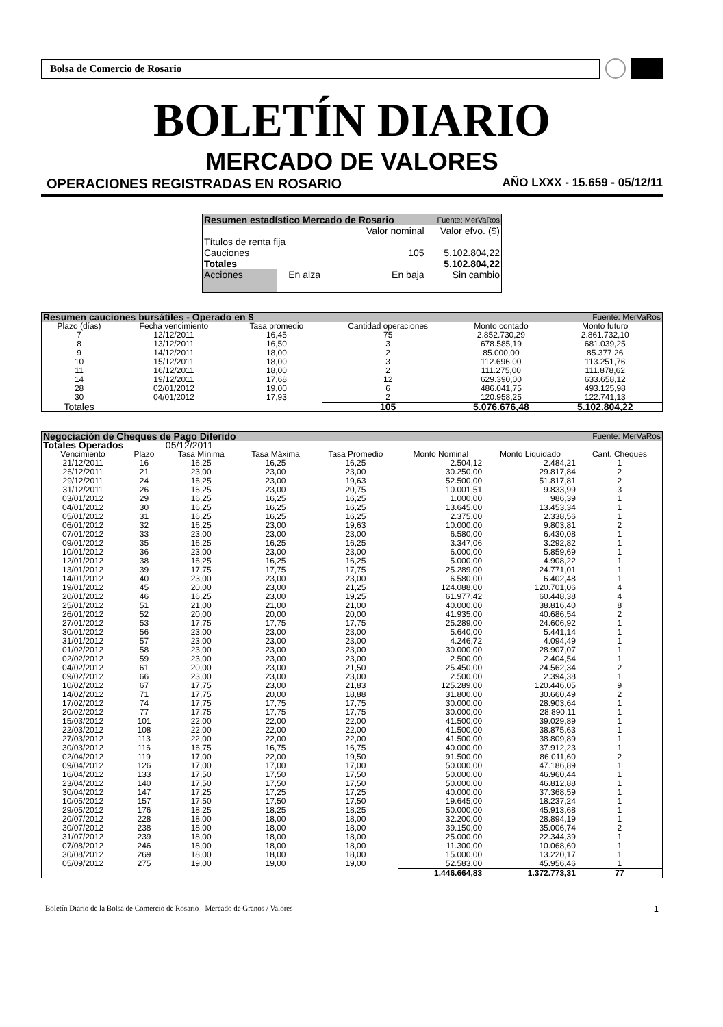Bolsa de Comercio de Rosario
BOLETÍN DIARIO
MERCADO DE VALORES
OPERACIONES REGISTRADAS EN ROSARIO AÑO LXXX - 15.659 - 05/12/11
| Resumen estadístico Mercado de Rosario | | | Fuente: MerVaRos |
| | | Valor nominal | Valor efvo. ($) |
| Títulos de renta fija | | | |
| Cauciones | | 105 | 5.102.804,22 |
| Totales | | | 5.102.804,22 |
| Acciones | En alza | En baja | Sin cambio |
| Resumen cauciones bursátiles - Operado en $ | | | | | Fuente: MerVaRos |
| Plazo (días) | Fecha vencimiento | Tasa promedio | Cantidad operaciones | Monto contado | Monto futuro |
| 7 | 12/12/2011 | 16,45 | 75 | 2.852.730,29 | 2.861.732,10 |
| 8 | 13/12/2011 | 16,50 | 3 | 678.585,19 | 681.039,25 |
| 9 | 14/12/2011 | 18,00 | 2 | 85.000,00 | 85.377,26 |
| 10 | 15/12/2011 | 18,00 | 3 | 112.696,00 | 113.251,76 |
| 11 | 16/12/2011 | 18,00 | 2 | 111.275,00 | 111.878,62 |
| 14 | 19/12/2011 | 17,68 | 12 | 629.390,00 | 633.658,12 |
| 28 | 02/01/2012 | 19,00 | 6 | 486.041,75 | 493.125,98 |
| 30 | 04/01/2012 | 17,93 | 2 | 120.958,25 | 122.741,13 |
| Totales | | | 105 | 5.076.676,48 | 5.102.804,22 |
| Negociación de Cheques de Pago Diferido | | | | | | Fuente: MerVaRos | |
| Totales Operados | | 05/12/2011 | | | | | |
| Vencimiento | Plazo | Tasa Mínima | Tasa Máxima | Tasa Promedio | Monto Nominal | Monto Liquidado | Cant. Cheques |
| 21/12/2011 | 16 | 16,25 | 16,25 | 16,25 | 2.504,12 | 2.484,21 | 1 |
| 26/12/2011 | 21 | 23,00 | 23,00 | 23,00 | 30.250,00 | 29.817,84 | 2 |
| 29/12/2011 | 24 | 16,25 | 23,00 | 19,63 | 52.500,00 | 51.817,81 | 2 |
| 31/12/2011 | 26 | 16,25 | 23,00 | 20,75 | 10.001,51 | 9.833,99 | 3 |
| 03/01/2012 | 29 | 16,25 | 16,25 | 16,25 | 1.000,00 | 986,39 | 1 |
| 04/01/2012 | 30 | 16,25 | 16,25 | 16,25 | 13.645,00 | 13.453,34 | 1 |
| 05/01/2012 | 31 | 16,25 | 16,25 | 16,25 | 2.375,00 | 2.338,56 | 1 |
| 06/01/2012 | 32 | 16,25 | 23,00 | 19,63 | 10.000,00 | 9.803,81 | 2 |
| 07/01/2012 | 33 | 23,00 | 23,00 | 23,00 | 6.580,00 | 6.430,08 | 1 |
| 09/01/2012 | 35 | 16,25 | 16,25 | 16,25 | 3.347,06 | 3.292,82 | 1 |
| 10/01/2012 | 36 | 23,00 | 23,00 | 23,00 | 6.000,00 | 5.859,69 | 1 |
| 12/01/2012 | 38 | 16,25 | 16,25 | 16,25 | 5.000,00 | 4.908,22 | 1 |
| 13/01/2012 | 39 | 17,75 | 17,75 | 17,75 | 25.289,00 | 24.771,01 | 1 |
| 14/01/2012 | 40 | 23,00 | 23,00 | 23,00 | 6.580,00 | 6.402,48 | 1 |
| 19/01/2012 | 45 | 20,00 | 23,00 | 21,25 | 124.088,00 | 120.701,06 | 4 |
| 20/01/2012 | 46 | 16,25 | 23,00 | 19,25 | 61.977,42 | 60.448,38 | 4 |
| 25/01/2012 | 51 | 21,00 | 21,00 | 21,00 | 40.000,00 | 38.816,40 | 8 |
| 26/01/2012 | 52 | 20,00 | 20,00 | 20,00 | 41.935,00 | 40.686,54 | 2 |
| 27/01/2012 | 53 | 17,75 | 17,75 | 17,75 | 25.289,00 | 24.606,92 | 1 |
| 30/01/2012 | 56 | 23,00 | 23,00 | 23,00 | 5.640,00 | 5.441,14 | 1 |
| 31/01/2012 | 57 | 23,00 | 23,00 | 23,00 | 4.246,72 | 4.094,49 | 1 |
| 01/02/2012 | 58 | 23,00 | 23,00 | 23,00 | 30.000,00 | 28.907,07 | 1 |
| 02/02/2012 | 59 | 23,00 | 23,00 | 23,00 | 2.500,00 | 2.404,54 | 1 |
| 04/02/2012 | 61 | 20,00 | 23,00 | 21,50 | 25.450,00 | 24.562,34 | 2 |
| 09/02/2012 | 66 | 23,00 | 23,00 | 23,00 | 2.500,00 | 2.394,38 | 1 |
| 10/02/2012 | 67 | 17,75 | 23,00 | 21,83 | 125.289,00 | 120.446,05 | 9 |
| 14/02/2012 | 71 | 17,75 | 20,00 | 18,88 | 31.800,00 | 30.660,49 | 2 |
| 17/02/2012 | 74 | 17,75 | 17,75 | 17,75 | 30.000,00 | 28.903,64 | 1 |
| 20/02/2012 | 77 | 17,75 | 17,75 | 17,75 | 30.000,00 | 28.890,11 | 1 |
| 15/03/2012 | 101 | 22,00 | 22,00 | 22,00 | 41.500,00 | 39.029,89 | 1 |
| 22/03/2012 | 108 | 22,00 | 22,00 | 22,00 | 41.500,00 | 38.875,63 | 1 |
| 27/03/2012 | 113 | 22,00 | 22,00 | 22,00 | 41.500,00 | 38.809,89 | 1 |
| 30/03/2012 | 116 | 16,75 | 16,75 | 16,75 | 40.000,00 | 37.912,23 | 1 |
| 02/04/2012 | 119 | 17,00 | 22,00 | 19,50 | 91.500,00 | 86.011,60 | 2 |
| 09/04/2012 | 126 | 17,00 | 17,00 | 17,00 | 50.000,00 | 47.186,89 | 1 |
| 16/04/2012 | 133 | 17,50 | 17,50 | 17,50 | 50.000,00 | 46.960,44 | 1 |
| 23/04/2012 | 140 | 17,50 | 17,50 | 17,50 | 50.000,00 | 46.812,88 | 1 |
| 30/04/2012 | 147 | 17,25 | 17,25 | 17,25 | 40.000,00 | 37.368,59 | 1 |
| 10/05/2012 | 157 | 17,50 | 17,50 | 17,50 | 19.645,00 | 18.237,24 | 1 |
| 29/05/2012 | 176 | 18,25 | 18,25 | 18,25 | 50.000,00 | 45.913,68 | 1 |
| 20/07/2012 | 228 | 18,00 | 18,00 | 18,00 | 32.200,00 | 28.894,19 | 1 |
| 30/07/2012 | 238 | 18,00 | 18,00 | 18,00 | 39.150,00 | 35.006,74 | 2 |
| 31/07/2012 | 239 | 18,00 | 18,00 | 18,00 | 25.000,00 | 22.344,39 | 1 |
| 07/08/2012 | 246 | 18,00 | 18,00 | 18,00 | 11.300,00 | 10.068,60 | 1 |
| 30/08/2012 | 269 | 18,00 | 18,00 | 18,00 | 15.000,00 | 13.220,17 | 1 |
| 05/09/2012 | 275 | 19,00 | 19,00 | 19,00 | 52.583,00 | 45.956,46 | 1 |
| | | | | | 1.446.664,83 | 1.372.773,31 | 77 |
Boletín Diario de la Bolsa de Comercio de Rosario - Mercado de Granos / Valores 1